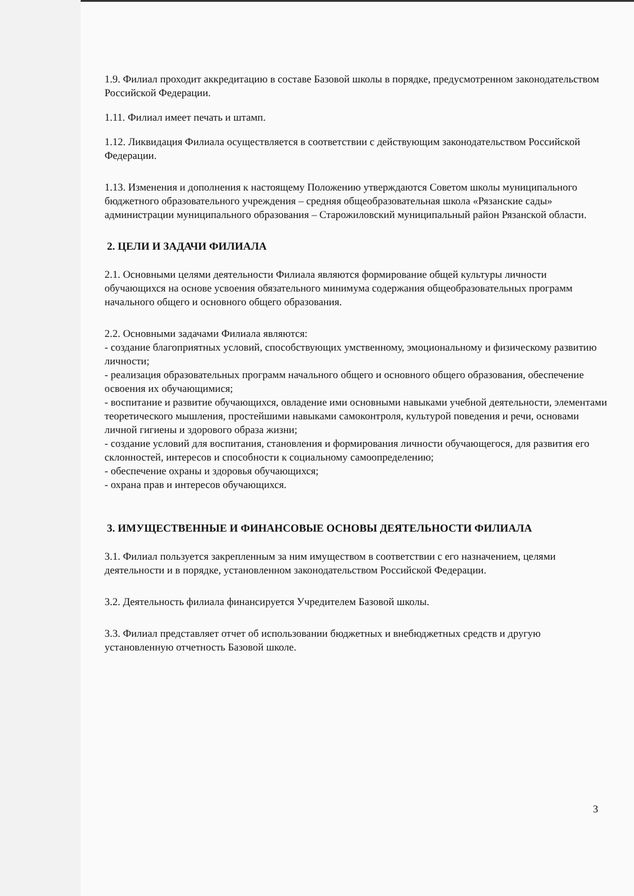1.9. Филиал проходит аккредитацию в составе Базовой школы в порядке, предусмотренном законодательством Российской Федерации.
1.11. Филиал имеет печать и штамп.
1.12. Ликвидация Филиала осуществляется в соответствии с действующим законодательством Российской Федерации.
1.13. Изменения и дополнения к настоящему Положению утверждаются Советом школы муниципального бюджетного образовательного учреждения – средняя общеобразовательная школа «Рязанские сады» администрации муниципального образования – Старожиловский муниципальный район Рязанской области.
2. ЦЕЛИ И ЗАДАЧИ ФИЛИАЛА
2.1. Основными целями деятельности Филиала являются формирование общей культуры личности обучающихся на основе усвоения обязательного минимума содержания общеобразовательных программ начального общего и основного общего образования.
2.2. Основными задачами Филиала являются:
- создание благоприятных условий, способствующих умственному, эмоциональному и физическому развитию личности;
- реализация образовательных программ начального общего и основного общего образования, обеспечение освоения их обучающимися;
- воспитание и развитие обучающихся, овладение ими основными навыками учебной деятельности, элементами теоретического мышления, простейшими навыками самоконтроля, культурой поведения и речи, основами личной гигиены и здорового образа жизни;
- создание условий для воспитания, становления и формирования личности обучающегося, для развития его склонностей, интересов и способности к социальному самоопределению;
- обеспечение охраны и здоровья обучающихся;
- охрана прав и интересов обучающихся.
3. ИМУЩЕСТВЕННЫЕ И ФИНАНСОВЫЕ ОСНОВЫ ДЕЯТЕЛЬНОСТИ ФИЛИАЛА
3.1. Филиал пользуется закрепленным за ним имуществом в соответствии с его назначением, целями деятельности и в порядке, установленном законодательством Российской Федерации.
3.2. Деятельность филиала финансируется Учредителем Базовой школы.
3.3. Филиал представляет отчет об использовании бюджетных и внебюджетных средств и другую установленную отчетность Базовой школе.
3